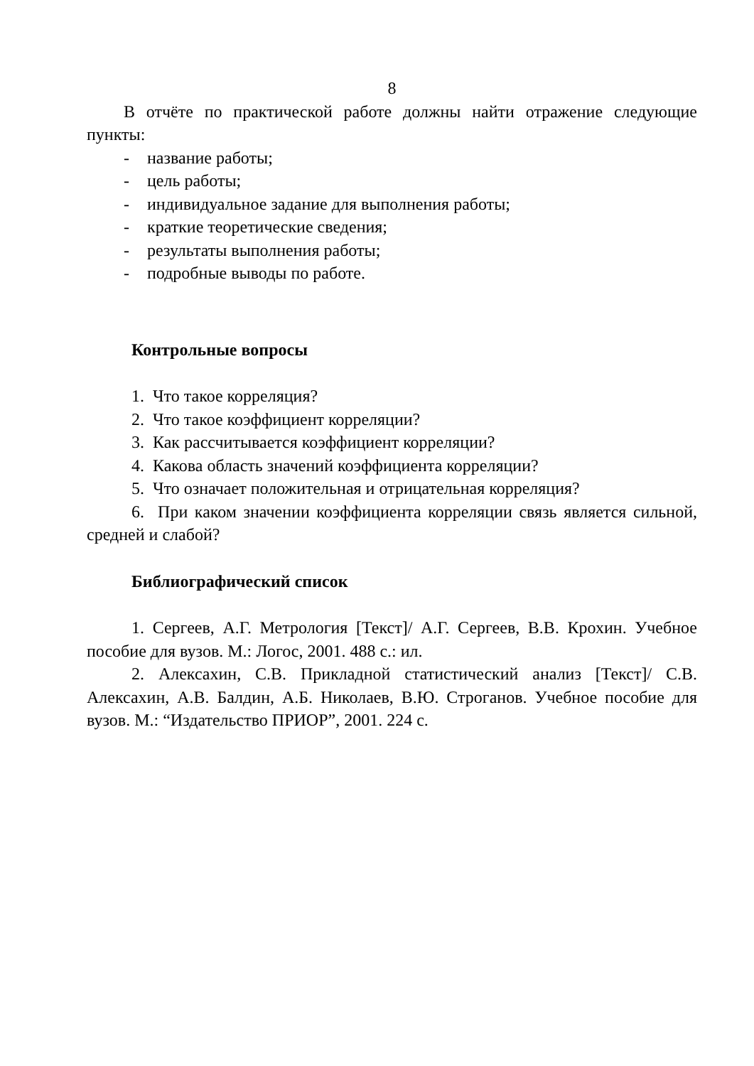8
В отчёте по практической работе должны найти отражение следующие пункты:
- название работы;
- цель работы;
- индивидуальное задание для выполнения работы;
- краткие теоретические сведения;
- результаты выполнения работы;
- подробные выводы по работе.
Контрольные вопросы
1. Что такое корреляция?
2. Что такое коэффициент корреляции?
3. Как рассчитывается коэффициент корреляции?
4. Какова область значений коэффициента корреляции?
5. Что означает положительная и отрицательная корреляция?
6. При каком значении коэффициента корреляции связь является сильной, средней и слабой?
Библиографический список
1. Сергеев, А.Г. Метрология [Текст]/ А.Г. Сергеев, В.В. Крохин. Учебное пособие для вузов. М.: Логос, 2001. 488 с.: ил.
2. Алексахин, С.В. Прикладной статистический анализ [Текст]/ С.В. Алексахин, А.В. Балдин, А.Б. Николаев, В.Ю. Строганов. Учебное пособие для вузов. М.: “Издательство ПРИОР”, 2001. 224 с.